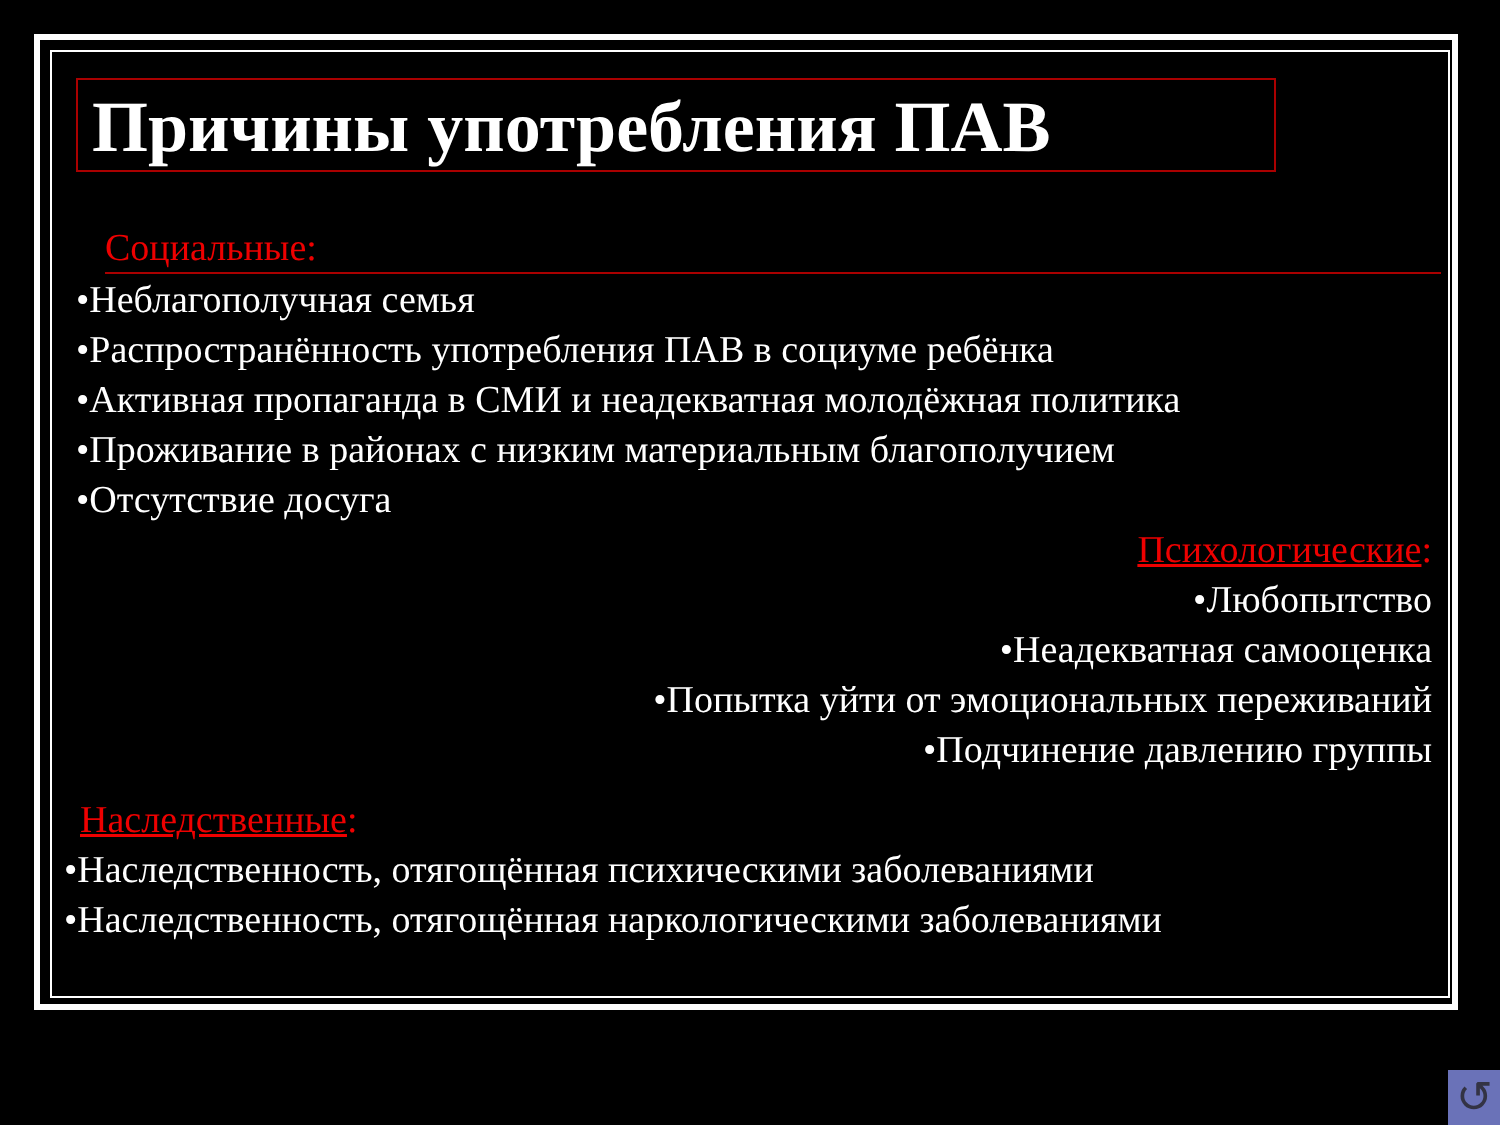Причины употребления ПАВ
Социальные:
•Неблагополучная семья
•Распространённость употребления ПАВ в социуме ребёнка
•Активная пропаганда в СМИ и неадекватная молодёжная политика
•Проживание в районах с низким материальным благополучием
•Отсутствие досуга
Психологические:
•Любопытство
•Неадекватная самооценка
•Попытка уйти от эмоциональных переживаний
•Подчинение давлению группы
Наследственные:
•Наследственность, отягощённая психическими заболеваниями
•Наследственность, отягощённая наркологическими заболеваниями
↺